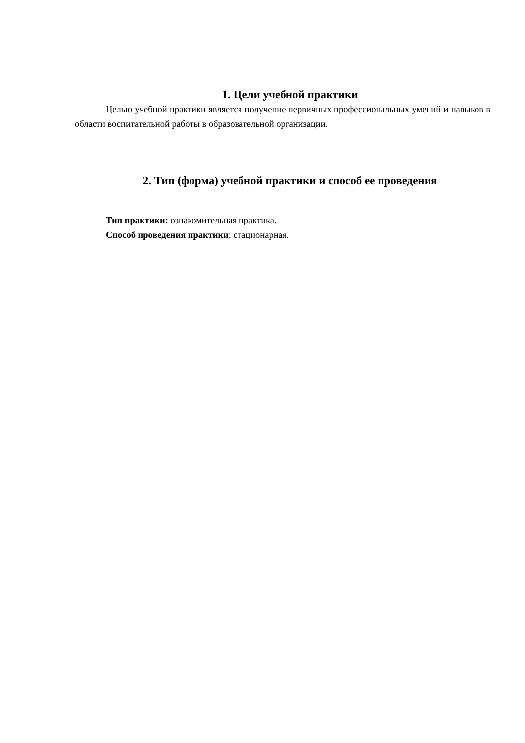1. Цели учебной практики
Целью учебной практики является получение первичных профессиональных умений и навыков в области воспитательной работы в образовательной организации.
2. Тип (форма) учебной практики и способ ее проведения
Тип практики: ознакомительная практика.
Способ проведения практики: стационарная.